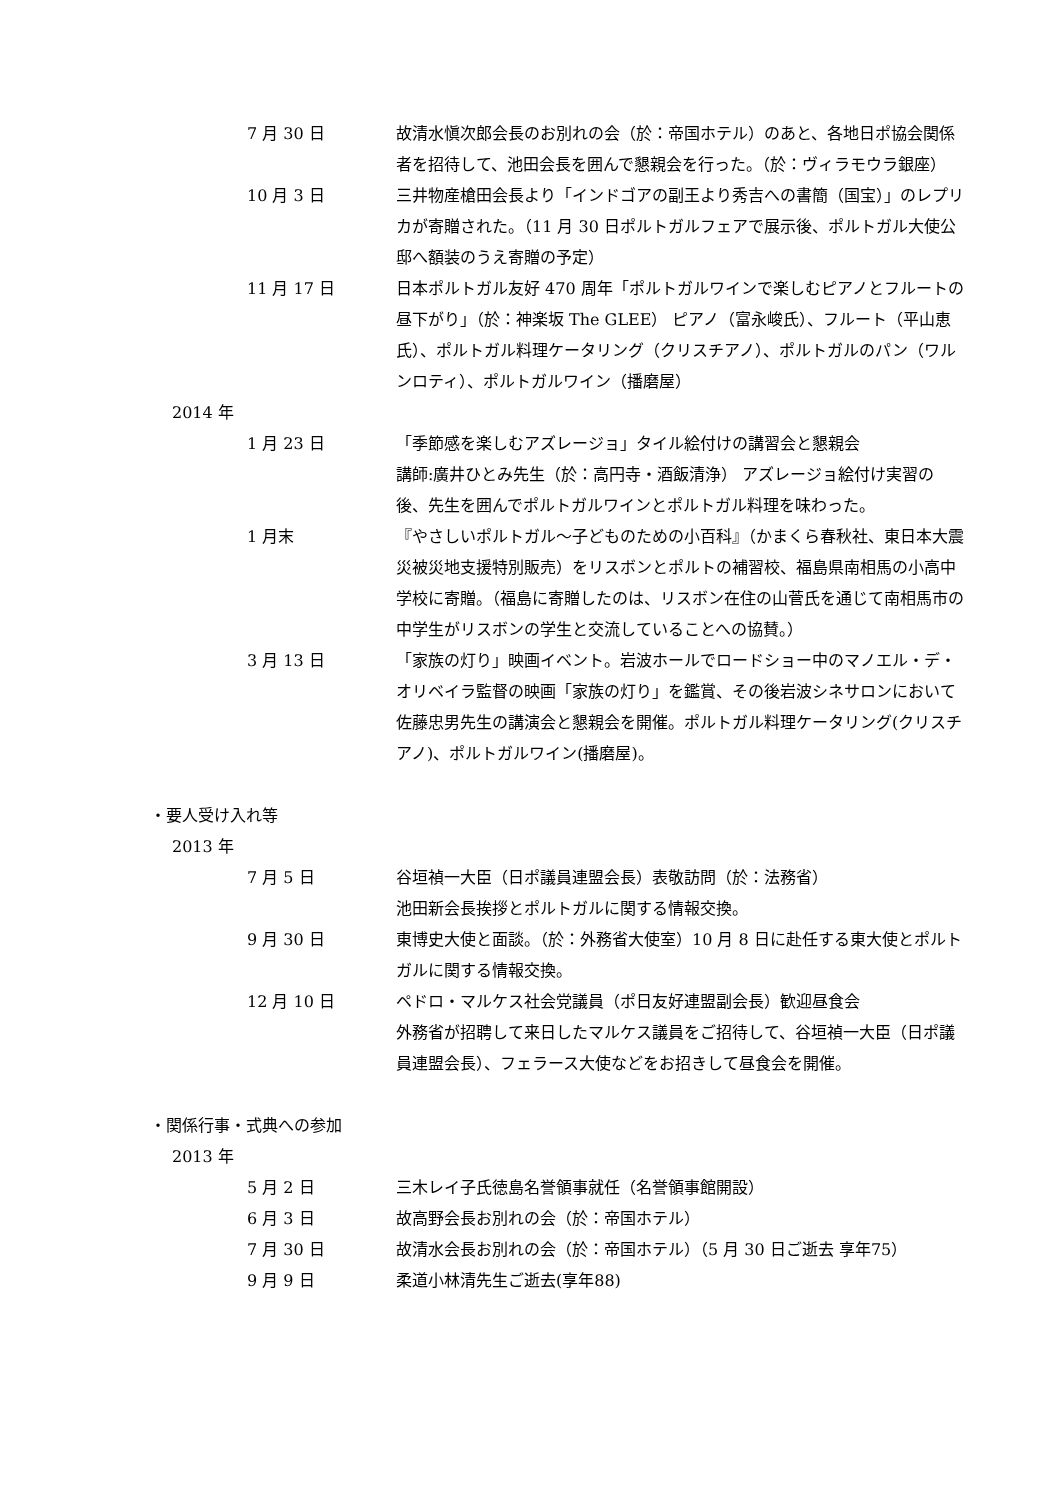7 月 30 日 故清水愼次郎会長のお別れの会（於：帝国ホテル）のあと、各地日ポ協会関係者を招待して、池田会長を囲んで懇親会を行った。（於：ヴィラモウラ銀座）
10 月 3 日 三井物産槍田会長より「インドゴアの副王より秀吉への書簡（国宝）」のレプリカが寄贈された。（11 月 30 日ポルトガルフェアで展示後、ポルトガル大使公邸へ額装のうえ寄贈の予定）
11 月 17 日 日本ポルトガル友好 470 周年「ポルトガルワインで楽しむピアノとフルートの昼下がり」（於：神楽坂 The GLEE） ピアノ（富永峻氏）、フルート（平山恵氏）、ポルトガル料理ケータリング（クリスチアノ）、ポルトガルのパン（ワルンロティ）、ポルトガルワイン（播磨屋）
2014 年
1 月 23 日 「季節感を楽しむアズレージョ」タイル絵付けの講習会と懇親会
講師:廣井ひとみ先生（於：高円寺・酒飯清浄） アズレージョ絵付け実習の後、先生を囲んでポルトガルワインとポルトガル料理を味わった。
1 月末 『やさしいポルトガル～子どものための小百科』（かまくら春秋社、東日本大震災被災地支援特別販売）をリスボンとポルトの補習校、福島県南相馬の小高中学校に寄贈。（福島に寄贈したのは、リスボン在住の山菅氏を通じて南相馬市の中学生がリスボンの学生と交流していることへの協賛。）
3 月 13 日 「家族の灯り」映画イベント。岩波ホールでロードショー中のマノエル・デ・オリベイラ監督の映画「家族の灯り」を鑑賞、その後岩波シネサロンにおいて佐藤忠男先生の講演会と懇親会を開催。ポルトガル料理ケータリング(クリスチアノ)、ポルトガルワイン(播磨屋)。
・要人受け入れ等
2013 年
7 月 5 日 谷垣禎一大臣（日ポ議員連盟会長）表敬訪問（於：法務省）
池田新会長挨拶とポルトガルに関する情報交換。
9 月 30 日 東博史大使と面談。（於：外務省大使室）10 月 8 日に赴任する東大使とポルトガルに関する情報交換。
12 月 10 日 ペドロ・マルケス社会党議員（ポ日友好連盟副会長）歓迎昼食会
外務省が招聘して来日したマルケス議員をご招待して、谷垣禎一大臣（日ポ議員連盟会長）、フェラース大使などをお招きして昼食会を開催。
・関係行事・式典への参加
2013 年
5 月 2 日 三木レイ子氏徳島名誉領事就任（名誉領事館開設）
6 月 3 日 故高野会長お別れの会（於：帝国ホテル）
7 月 30 日 故清水会長お別れの会（於：帝国ホテル）（5 月 30 日ご逝去 享年75）
9 月 9 日 柔道小林清先生ご逝去(享年88)